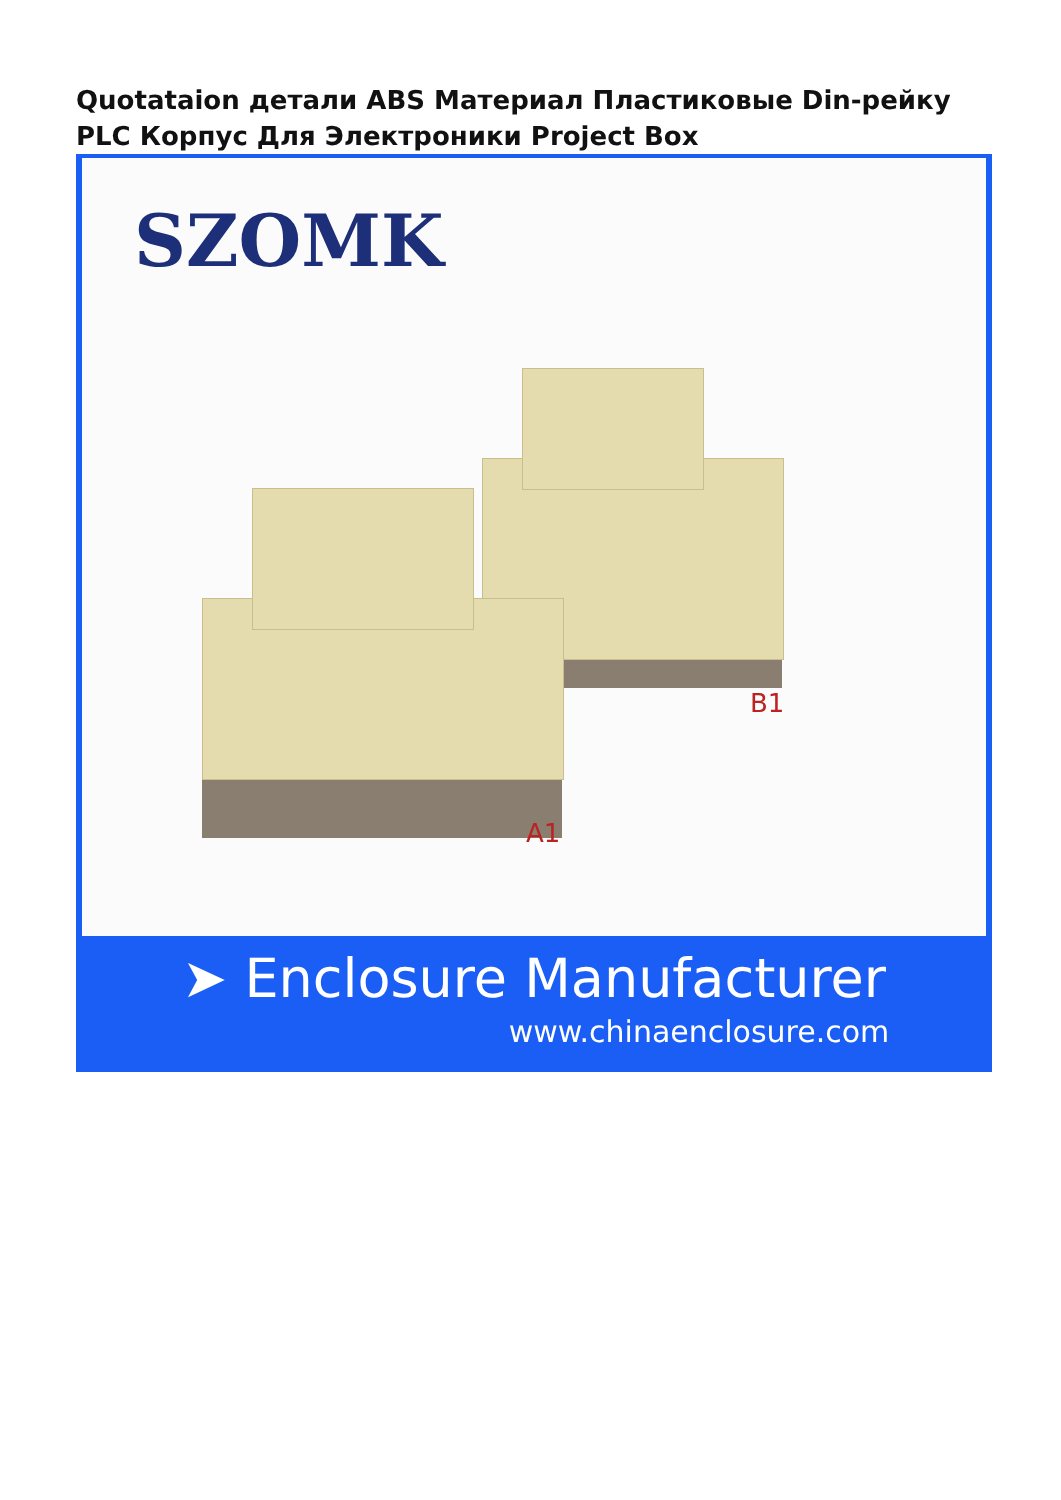Quotataion детали ABS Материал Пластиковые Din-рейку PLC Корпус Для Электроники Project Box
SZOMK
B1
A1
➤ Enclosure Manufacturer
www.chinaenclosure.com